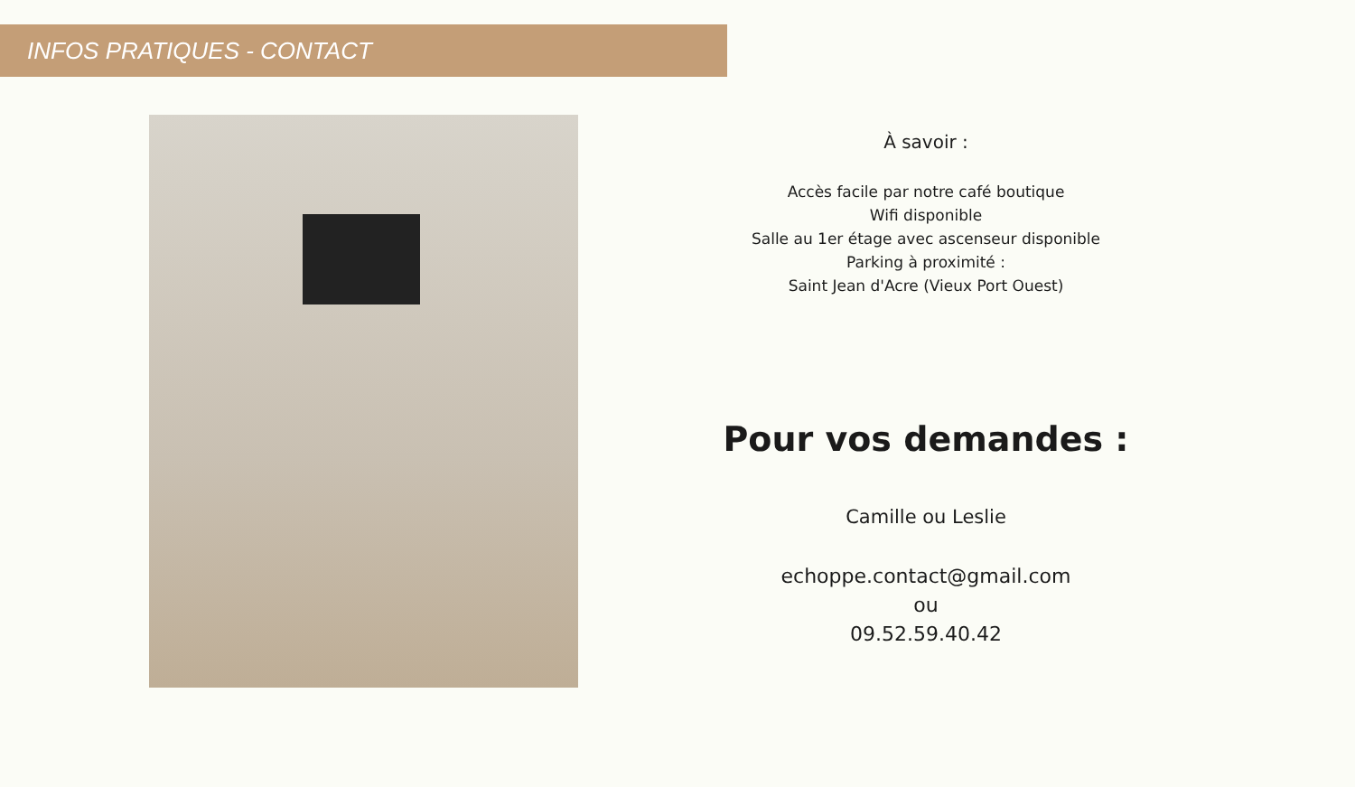INFOS PRATIQUES - CONTACT
À savoir :
Accès facile par notre café boutique
Wifi disponible
Salle au 1er étage avec ascenseur disponible
Parking à proximité :
Saint Jean d'Acre (Vieux Port Ouest)
Pour vos demandes :
Camille ou Leslie
echoppe.contact@gmail.com
ou
09.52.59.40.42